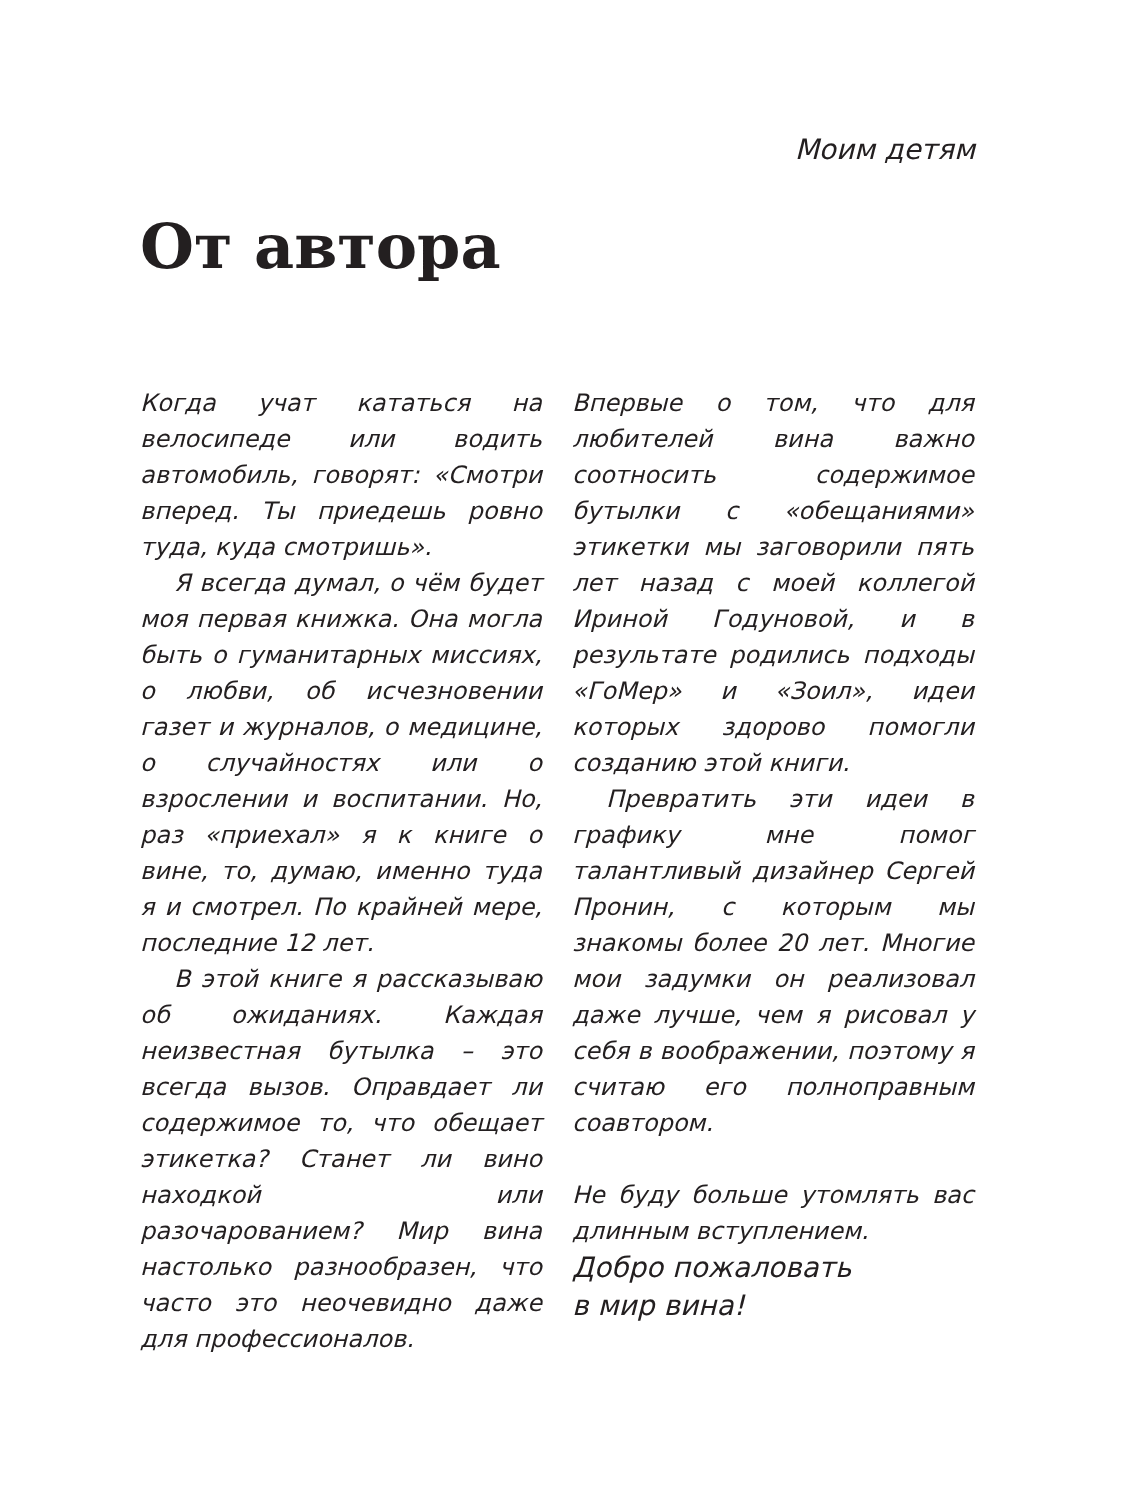Моим детям
От автора
Когда учат кататься на велосипеде или водить автомобиль, говорят: «Смотри вперед. Ты приедешь ровно туда, куда смотришь».
Я всегда думал, о чём будет моя первая книжка. Она могла быть о гуманитарных миссиях, о любви, об исчезновении газет и журналов, о медицине, о случайностях или о взрослении и воспитании. Но, раз «приехал» я к книге о вине, то, думаю, именно туда я и смотрел. По крайней мере, последние 12 лет.
В этой книге я рассказываю об ожиданиях. Каждая неизвестная бутылка – это всегда вызов. Оправдает ли содержимое то, что обещает этикетка? Станет ли вино находкой или разочарованием? Мир вина настолько разнообразен, что часто это неочевидно даже для профессионалов.
Впервые о том, что для любителей вина важно соотносить содержимое бутылки с «обещаниями» этикетки мы заговорили пять лет назад с моей коллегой Ириной Годуновой, и в результате родились подходы «ГоМер» и «Зоил», идеи которых здорово помогли созданию этой книги.
Превратить эти идеи в графику мне помог талантливый дизайнер Сергей Пронин, с которым мы знакомы более 20 лет. Многие мои задумки он реализовал даже лучше, чем я рисовал у себя в воображении, поэтому я считаю его полноправным соавтором.
Не буду больше утомлять вас длинным вступлением.
Добро пожаловать
в мир вина!